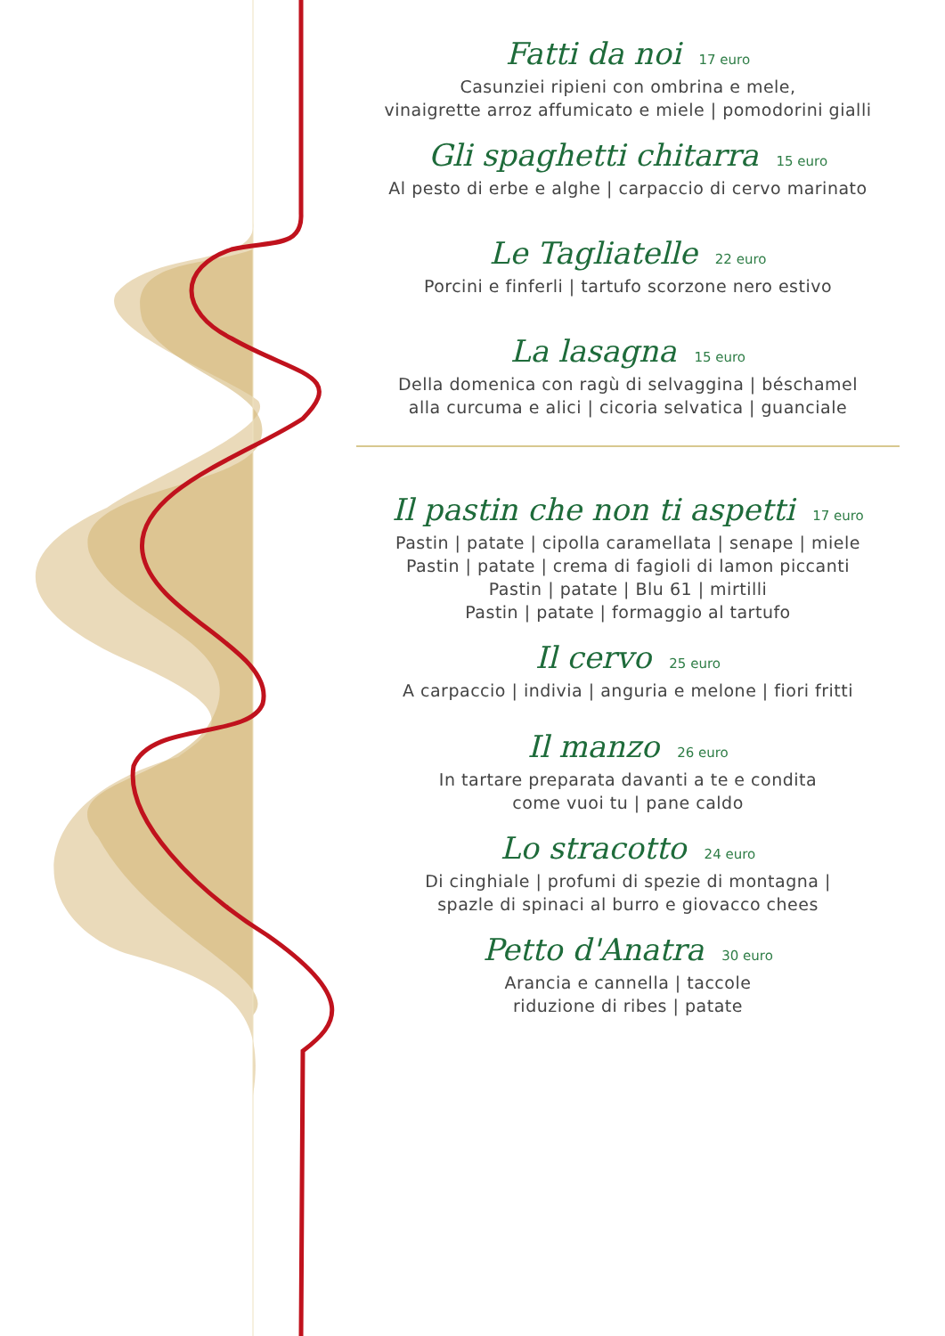Fatti da noi 17 euro
Casunziei ripieni con ombrina e mele,
vinaigrette arroz affumicato e miele | pomodorini gialli
Gli spaghetti chitarra 15 euro
Al pesto di erbe e alghe | carpaccio di cervo marinato
Le Tagliatelle 22 euro
Porcini e finferli | tartufo scorzone nero estivo
La lasagna 15 euro
Della domenica con ragù di selvaggina | béschamel
alla curcuma e alici | cicoria selvatica | guanciale
Il pastin che non ti aspetti 17 euro
Pastin | patate | cipolla caramellata | senape | miele
Pastin | patate | crema di fagioli di lamon piccanti
Pastin | patate | Blu 61 | mirtilli
Pastin | patate | formaggio al tartufo
Il cervo 25 euro
A carpaccio | indivia | anguria e melone | fiori fritti
Il manzo 26 euro
In tartare preparata davanti a te e condita
come vuoi tu | pane caldo
Lo stracotto 24 euro
Di cinghiale | profumi di spezie di montagna |
spazle di spinaci al burro e giovacco chees
Petto d'Anatra 30 euro
Arancia e cannella | taccole
riduzione di ribes | patate